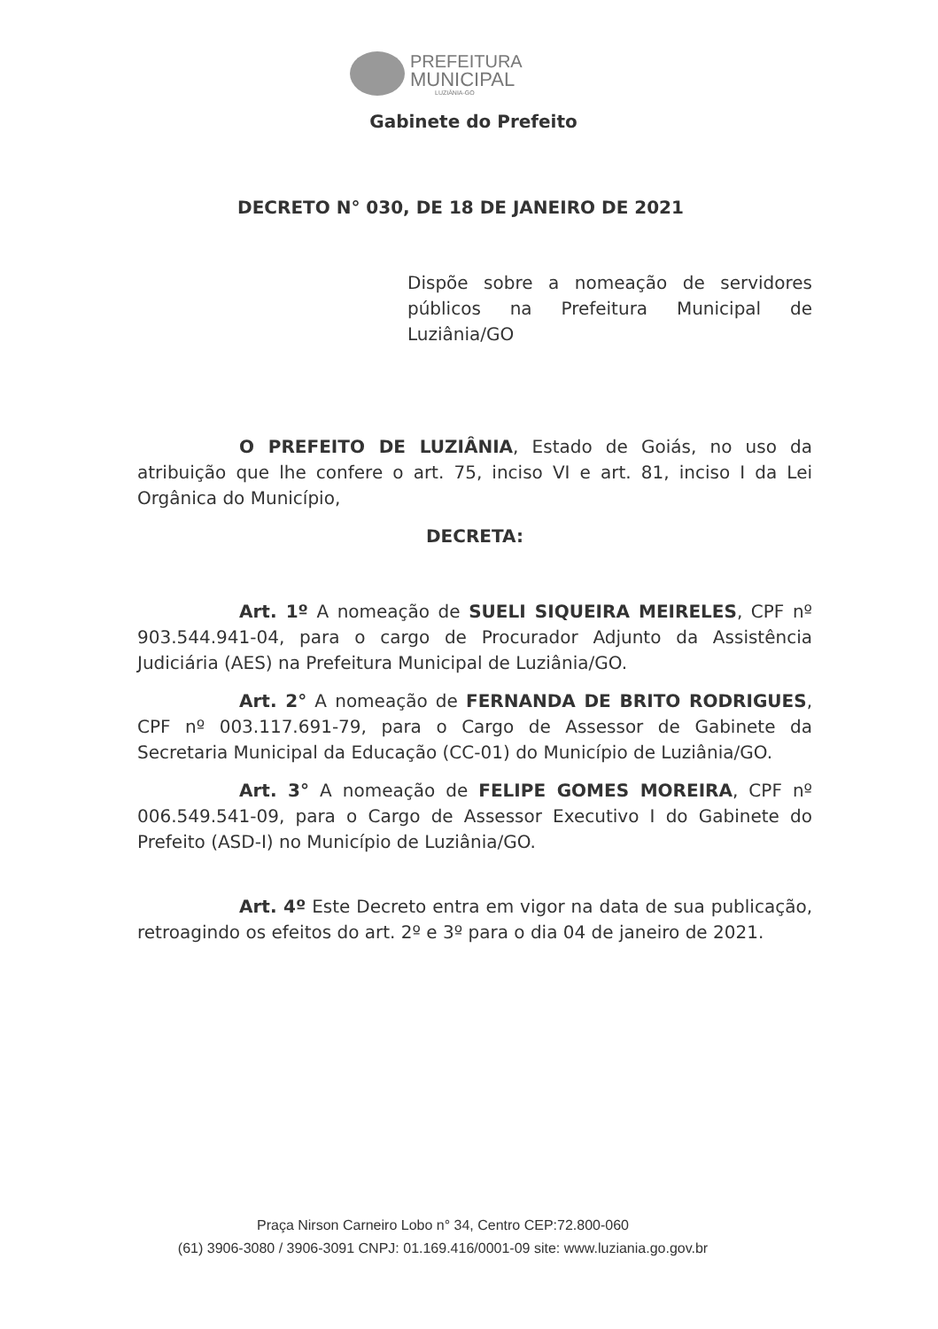PREFEITURA
MUNICIPAL
LUZIÂNIA-GO
Gabinete do Prefeito
DECRETO N° 030, DE 18 DE JANEIRO DE 2021
Dispõe sobre a nomeação de servidores públicos na Prefeitura Municipal de Luziânia/GO
O PREFEITO DE LUZIÂNIA, Estado de Goiás, no uso da atribuição que lhe confere o art. 75, inciso VI e art. 81, inciso I da Lei Orgânica do Município,
DECRETA:
Art. 1º A nomeação de SUELI SIQUEIRA MEIRELES, CPF nº 903.544.941-04, para o cargo de Procurador Adjunto da Assistência Judiciária (AES) na Prefeitura Municipal de Luziânia/GO.
Art. 2° A nomeação de FERNANDA DE BRITO RODRIGUES, CPF nº 003.117.691-79, para o Cargo de Assessor de Gabinete da Secretaria Municipal da Educação (CC-01) do Município de Luziânia/GO.
Art. 3° A nomeação de FELIPE GOMES MOREIRA, CPF nº 006.549.541-09, para o Cargo de Assessor Executivo I do Gabinete do Prefeito (ASD-I) no Município de Luziânia/GO.
Art. 4º Este Decreto entra em vigor na data de sua publicação, retroagindo os efeitos do art. 2º e 3º para o dia 04 de janeiro de 2021.
Praça Nirson Carneiro Lobo n° 34, Centro CEP:72.800-060
(61) 3906-3080 / 3906-3091 CNPJ: 01.169.416/0001-09 site: www.luziania.go.gov.br